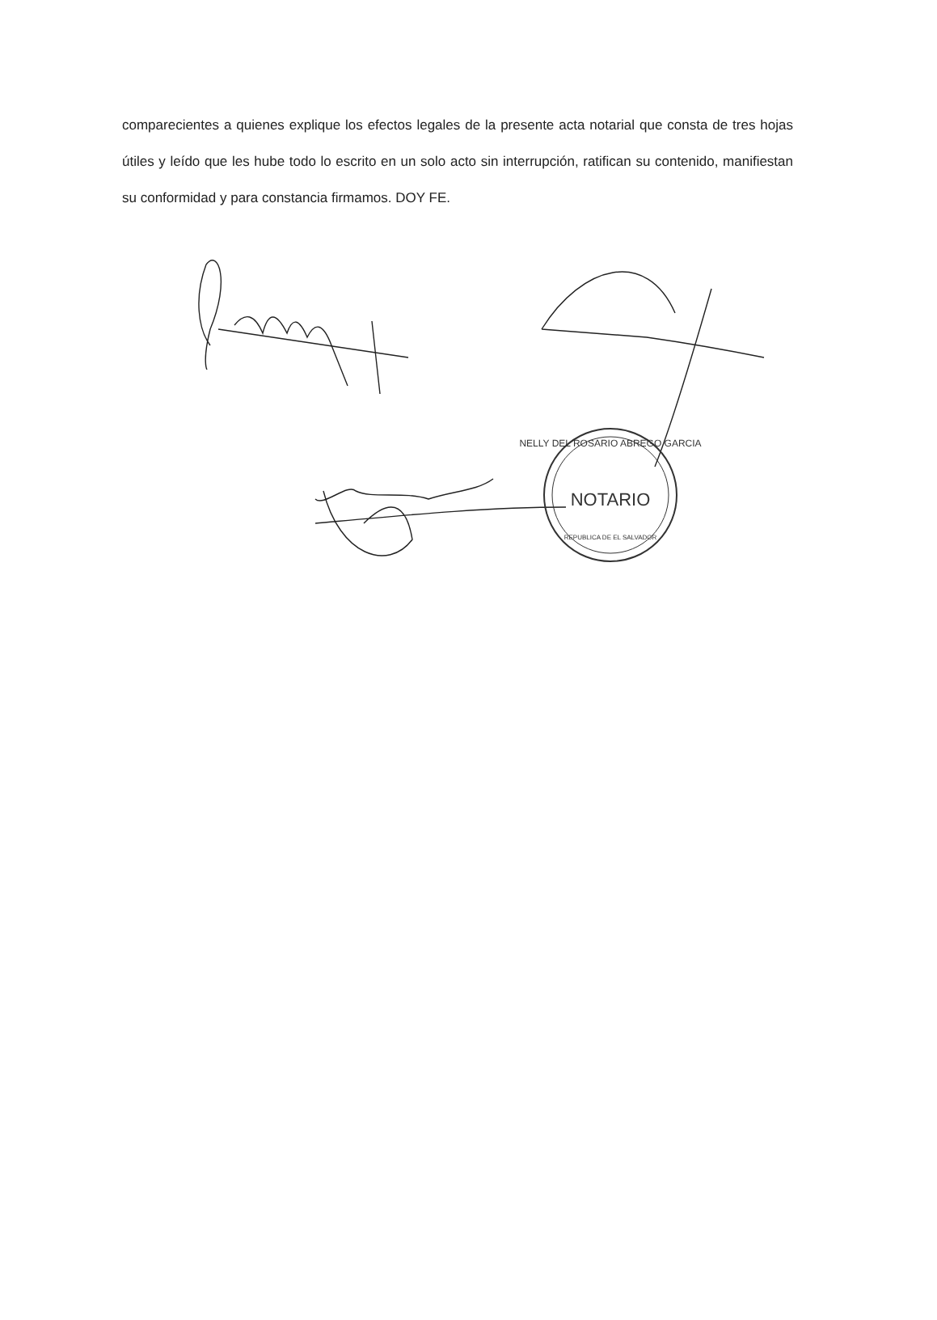comparecientes a quienes explique los efectos legales de la presente acta notarial que consta de tres hojas útiles y leído que les hube todo lo escrito en un solo acto sin interrupción, ratifican su contenido, manifiestan su conformidad y para constancia firmamos. DOY FE.
NELLY DEL ROSARIO ABREGO GARCIA
NOTARIO
REPUBLICA DE EL SALVADOR